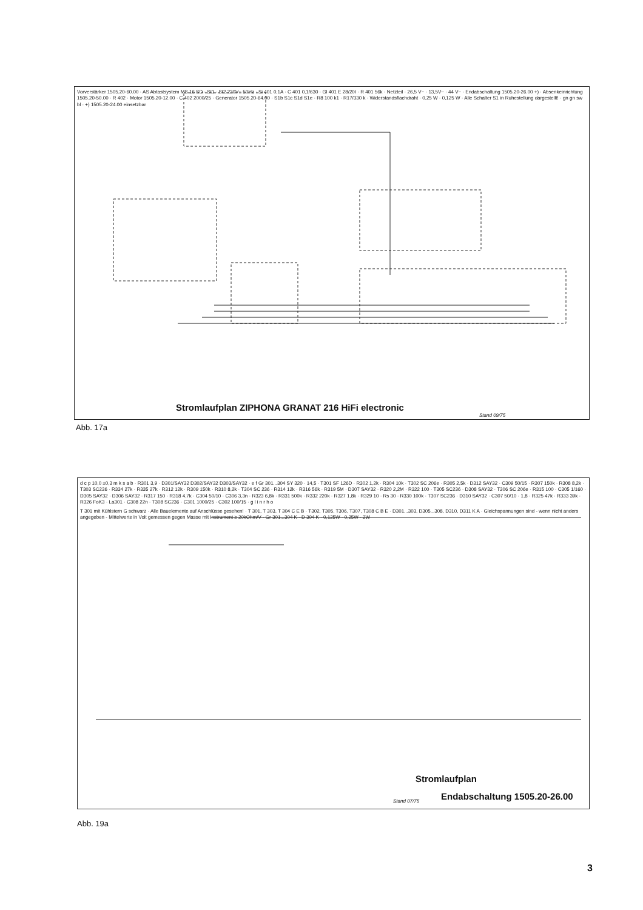Vorverstärker 1505.20-60.00 · AS Abtastsystem MS 16 SD · St1 · St2 220V~ 50Hz · Si 401 0,1A · C 401 0,1/630 · Gl 401 E 28/20I · R 401 56k · Netzteil · 26,5 V~ · 13,5V~ · 44 V~ · Endabschaltung 1505.20-26.00 +) · Absenkeinrichtung 1505.20-50.00 · R 402 · Motor 1505.20-12.00 · C 402 2000/25 · Generator 1505.20-64.00 · S1b S1c S1d S1e · R8 100 k1 · R17/330 k · Widerstandsflachdraht · 0,25 W · 0,125 W · Alle Schalter S1 in Ruhestellung dargestellt! · gn gn sw bl · +) 1505.20-24.00 einsetzbar
Stromlaufplan ZIPHONA GRANAT 216 HiFi electronic
Stand 09/75
Abb. 17a
d c p 10,0 ±0,3 m k s a b · R301 3,9 · D301/SAY32 D302/SAY32 D303/SAY32 · e f Gr 301...304 SY 320 · 14,5 · T301 SF 126D · R302 1,2k · R304 10k · T302 SC 206e · R305 2,5k · D312 SAY32 · C309 50/15 · R307 150k · R308 8,2k · T303 SC236 · R334 27k · R335 27k · R312 12k · R309 150k · R310 8,2k · T304 SC 236 · R314 12k · R316 56k · R319 5M · D307 SAY32 · R320 2,2M · R322 100 · T305 SC236 · D308 SAY32 · T306 SC 206e · R315 100 · C305 1/160 · D305 SAY32 · D306 SAY32 · R317 150 · R318 4,7k · C304 50/10 · C306 3,3n · R323 6,8k · R331 500k · R332 220k · R327 1,8k · R329 10 · Rs 30 · R330 100k · T307 SC236 · D310 SAY32 · C307 50/10 · 1,8 · R325 47k · R333 39k · R326 FoK3 · La301 · C308 22n · T308 SC236 · C301 1000/25 · C302 100/15 · g l i n r h o
T 301 mit Kühlstern G schwarz · Alle Bauelemente auf Anschlüsse gesehen! · T 301, T 303, T 304 C E B · T302, T305, T306, T307, T308 C B E · D301...303, D305...308, D310, D311 K A · Gleichspannungen sind - wenn nicht anders angegeben - Mittelwerte in Volt gemessen gegen Masse mit Instrument ≥ 20kOhm/V · Gr 301...304 K · D 304 K · 0,125W · 0,25W · 2W
Stromlaufplan
Endabschaltung 1505.20-26.00
Stand 07/75
Abb. 19a
3